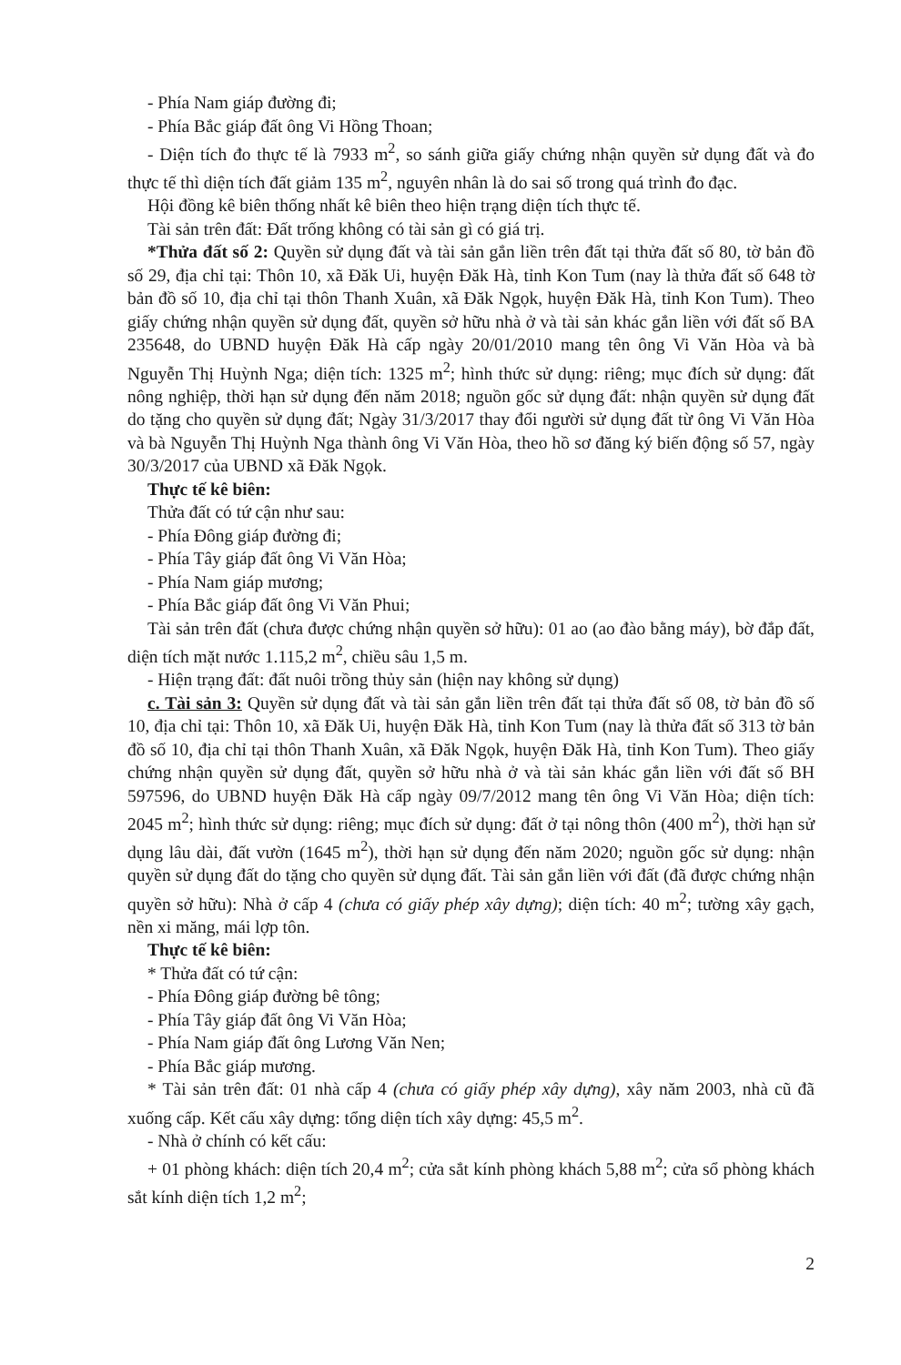- Phía Nam giáp đường đi;
- Phía Bắc giáp đất ông Vi Hồng Thoan;
- Diện tích đo thực tế là 7933 m<sup>2</sup>, so sánh giữa giấy chứng nhận quyền sử dụng đất và đo thực tế thì diện tích đất giảm 135 m<sup>2</sup>, nguyên nhân là do sai số trong quá trình đo đạc.
Hội đồng kê biên thống nhất kê biên theo hiện trạng diện tích thực tế.
Tài sản trên đất: Đất trống không có tài sản gì có giá trị.
*Thửa đất số 2: Quyền sử dụng đất và tài sản gắn liền trên đất tại thửa đất số 80, tờ bản đồ số 29, địa chỉ tại: Thôn 10, xã Đăk Ui, huyện Đăk Hà, tỉnh Kon Tum (nay là thửa đất số 648 tờ bản đồ số 10, địa chỉ tại thôn Thanh Xuân, xã Đăk Ngọk, huyện Đăk Hà, tỉnh Kon Tum). Theo giấy chứng nhận quyền sử dụng đất, quyền sở hữu nhà ở và tài sản khác gắn liền với đất số BA 235648, do UBND huyện Đăk Hà cấp ngày 20/01/2010 mang tên ông Vi Văn Hòa và bà Nguyễn Thị Huỳnh Nga; diện tích: 1325 m<sup>2</sup>; hình thức sử dụng: riêng; mục đích sử dụng: đất nông nghiệp, thời hạn sử dụng đến năm 2018; nguồn gốc sử dụng đất: nhận quyền sử dụng đất do tặng cho quyền sử dụng đất; Ngày 31/3/2017 thay đổi người sử dụng đất từ ông Vi Văn Hòa và bà Nguyễn Thị Huỳnh Nga thành ông Vi Văn Hòa, theo hồ sơ đăng ký biến động số 57, ngày 30/3/2017 của UBND xã Đăk Ngọk.
Thực tế kê biên:
Thửa đất có tứ cận như sau:
- Phía Đông giáp đường đi;
- Phía Tây giáp đất ông Vi Văn Hòa;
- Phía Nam giáp mương;
- Phía Bắc giáp đất ông Vi Văn Phui;
Tài sản trên đất (chưa được chứng nhận quyền sở hữu): 01 ao (ao đào bằng máy), bờ đắp đất, diện tích mặt nước 1.115,2 m<sup>2</sup>, chiều sâu 1,5 m.
- Hiện trạng đất: đất nuôi trồng thủy sản (hiện nay không sử dụng)
c. Tài sản 3: Quyền sử dụng đất và tài sản gắn liền trên đất tại thửa đất số 08, tờ bản đồ số 10, địa chỉ tại: Thôn 10, xã Đăk Ui, huyện Đăk Hà, tỉnh Kon Tum (nay là thửa đất số 313 tờ bản đồ số 10, địa chỉ tại thôn Thanh Xuân, xã Đăk Ngọk, huyện Đăk Hà, tỉnh Kon Tum). Theo giấy chứng nhận quyền sử dụng đất, quyền sở hữu nhà ở và tài sản khác gắn liền với đất số BH 597596, do UBND huyện Đăk Hà cấp ngày 09/7/2012 mang tên ông Vi Văn Hòa; diện tích: 2045 m<sup>2</sup>; hình thức sử dụng: riêng; mục đích sử dụng: đất ở tại nông thôn (400 m<sup>2</sup>), thời hạn sử dụng lâu dài, đất vườn (1645 m<sup>2</sup>), thời hạn sử dụng đến năm 2020; nguồn gốc sử dụng: nhận quyền sử dụng đất do tặng cho quyền sử dụng đất. Tài sản gắn liền với đất (đã được chứng nhận quyền sở hữu): Nhà ở cấp 4 (chưa có giấy phép xây dựng); diện tích: 40 m<sup>2</sup>; tường xây gạch, nền xi măng, mái lợp tôn.
Thực tế kê biên:
* Thửa đất có tứ cận:
- Phía Đông giáp đường bê tông;
- Phía Tây giáp đất ông Vi Văn Hòa;
- Phía Nam giáp đất ông Lương Văn Nen;
- Phía Bắc giáp mương.
* Tài sản trên đất: 01 nhà cấp 4 (chưa có giấy phép xây dựng), xây năm 2003, nhà cũ đã xuống cấp. Kết cấu xây dựng: tổng diện tích xây dựng: 45,5 m<sup>2</sup>.
- Nhà ở chính có kết cấu:
+ 01 phòng khách: diện tích 20,4 m<sup>2</sup>; cửa sắt kính phòng khách 5,88 m<sup>2</sup>; cửa sổ phòng khách sắt kính diện tích 1,2 m<sup>2</sup>;
2